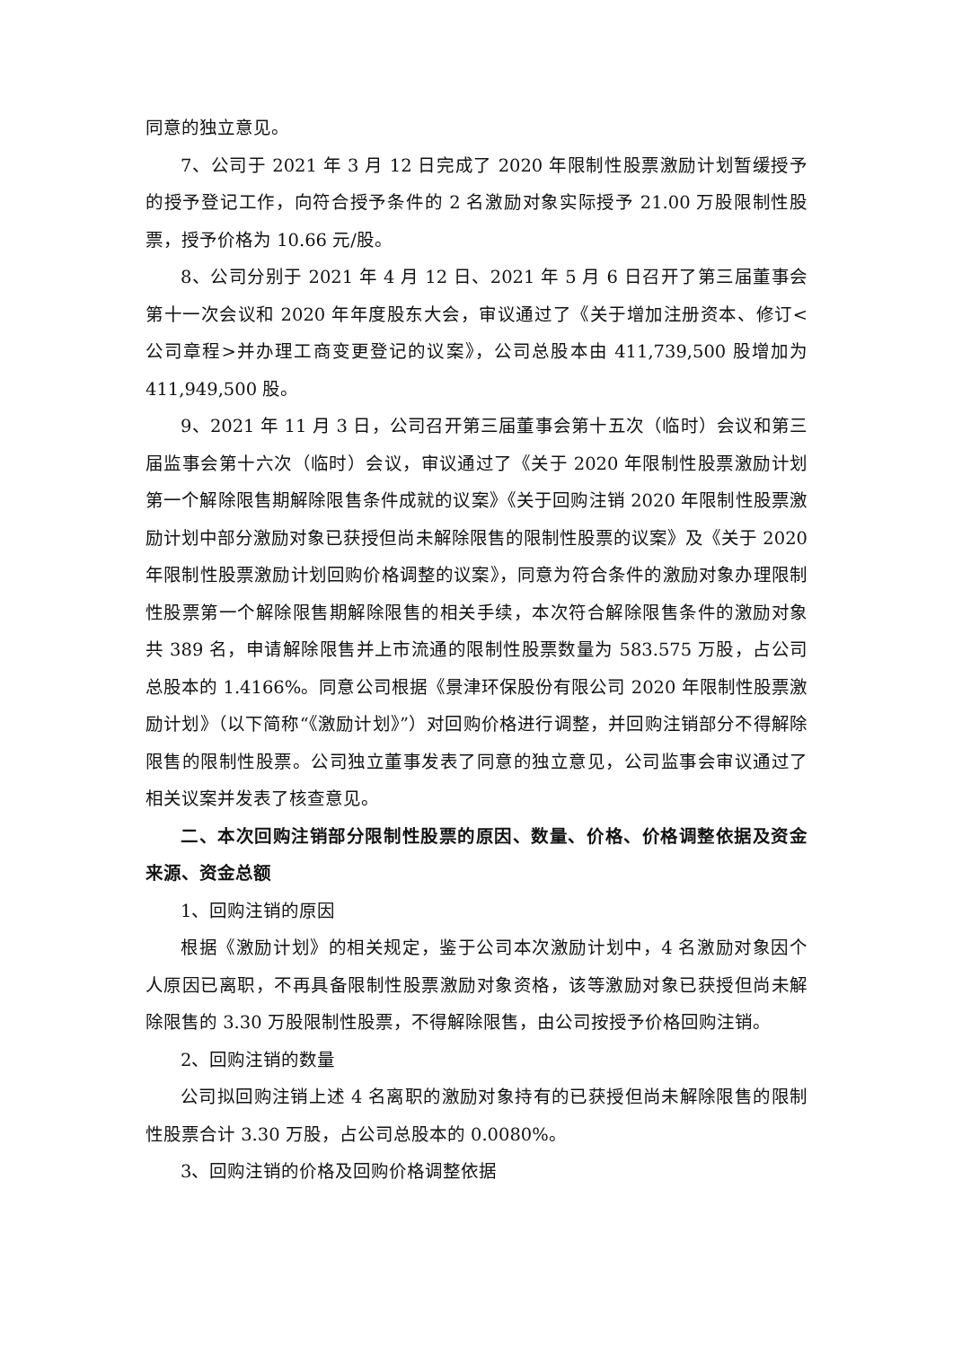同意的独立意见。
7、公司于 2021 年 3 月 12 日完成了 2020 年限制性股票激励计划暂缓授予的授予登记工作，向符合授予条件的 2 名激励对象实际授予 21.00 万股限制性股票，授予价格为 10.66 元/股。
8、公司分别于 2021 年 4 月 12 日、2021 年 5 月 6 日召开了第三届董事会第十一次会议和 2020 年年度股东大会，审议通过了《关于增加注册资本、修订<公司章程>并办理工商变更登记的议案》，公司总股本由 411,739,500 股增加为 411,949,500 股。
9、2021 年 11 月 3 日，公司召开第三届董事会第十五次（临时）会议和第三届监事会第十六次（临时）会议，审议通过了《关于 2020 年限制性股票激励计划第一个解除限售期解除限售条件成就的议案》《关于回购注销 2020 年限制性股票激励计划中部分激励对象已获授但尚未解除限售的限制性股票的议案》及《关于 2020 年限制性股票激励计划回购价格调整的议案》，同意为符合条件的激励对象办理限制性股票第一个解除限售期解除限售的相关手续，本次符合解除限售条件的激励对象共 389 名，申请解除限售并上市流通的限制性股票数量为 583.575 万股，占公司总股本的 1.4166%。同意公司根据《景津环保股份有限公司 2020 年限制性股票激励计划》（以下简称“《激励计划》”）对回购价格进行调整，并回购注销部分不得解除限售的限制性股票。公司独立董事发表了同意的独立意见，公司监事会审议通过了相关议案并发表了核查意见。
二、本次回购注销部分限制性股票的原因、数量、价格、价格调整依据及资金来源、资金总额
1、回购注销的原因
根据《激励计划》的相关规定，鉴于公司本次激励计划中，4 名激励对象因个人原因已离职，不再具备限制性股票激励对象资格，该等激励对象已获授但尚未解除限售的 3.30 万股限制性股票，不得解除限售，由公司按授予价格回购注销。
2、回购注销的数量
公司拟回购注销上述 4 名离职的激励对象持有的已获授但尚未解除限售的限制性股票合计 3.30 万股，占公司总股本的 0.0080%。
3、回购注销的价格及回购价格调整依据